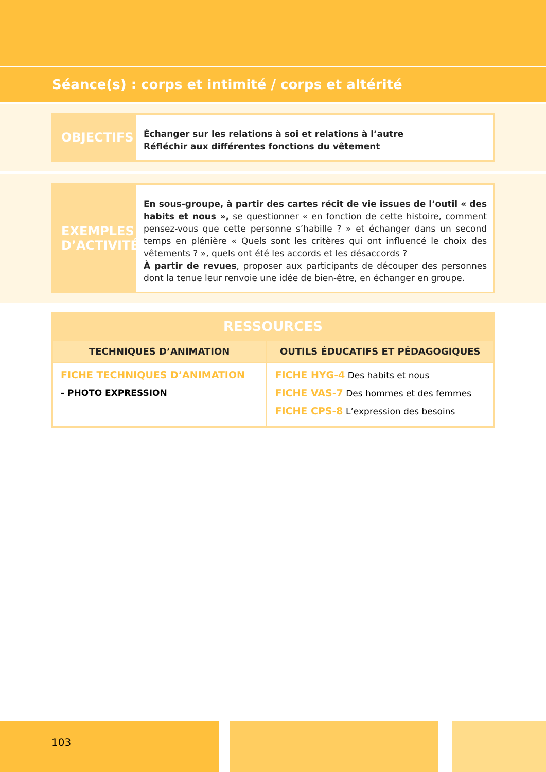Séance(s) : corps et intimité / corps et altérité
OBJECTIFS
Échanger sur les relations à soi et relations à l’autre
Réfléchir aux différentes fonctions du vêtement
EXEMPLES D’ACTIVITÉ
En sous-groupe, à partir des cartes récit de vie issues de l’outil « des habits et nous », se questionner « en fonction de cette histoire, comment pensez-vous que cette personne s’habille ? » et échanger dans un second temps en plénière « Quels sont les critères qui ont influencé le choix des vêtements ? », quels ont été les accords et les désaccords ?
À partir de revues, proposer aux participants de découper des personnes dont la tenue leur renvoie une idée de bien-être, en échanger en groupe.
| RESSOURCES | |
| --- | --- |
| TECHNIQUES D’ANIMATION | OUTILS ÉDUCATIFS ET PÉDAGOGIQUES |
| FICHE TECHNIQUES D’ANIMATION - PHOTO EXPRESSION | FICHE HYG-4 Des habits et nous FICHE VAS-7 Des hommes et des femmes FICHE CPS-8 L’expression des besoins |
103